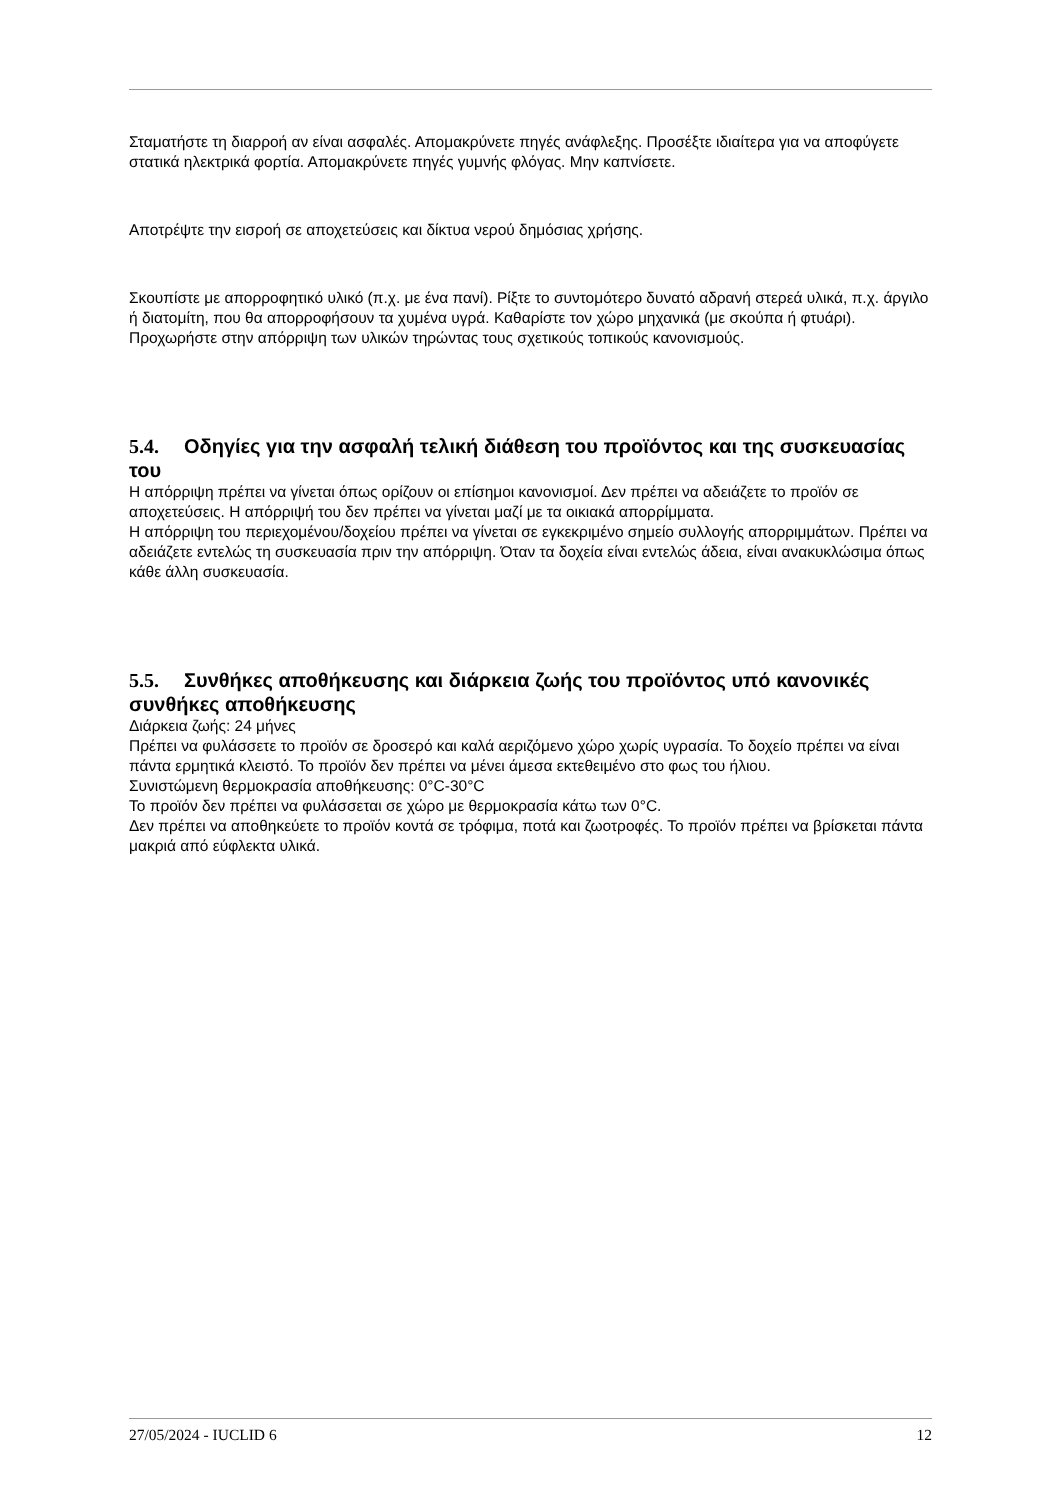Σταματήστε τη διαρροή αν είναι ασφαλές. Απομακρύνετε πηγές ανάφλεξης. Προσέξτε ιδιαίτερα για να αποφύγετε στατικά ηλεκτρικά φορτία. Απομακρύνετε πηγές γυμνής φλόγας. Μην καπνίσετε.
Αποτρέψτε την εισροή σε αποχετεύσεις και δίκτυα νερού δημόσιας χρήσης.
Σκουπίστε με απορροφητικό υλικό (π.χ. με ένα πανί). Ρίξτε το συντομότερο δυνατό αδρανή στερεά υλικά, π.χ. άργιλο ή διατομίτη, που θα απορροφήσουν τα χυμένα υγρά. Καθαρίστε τον χώρο μηχανικά (με σκούπα ή φτυάρι). Προχωρήστε στην απόρριψη των υλικών τηρώντας τους σχετικούς τοπικούς κανονισμούς.
5.4. Οδηγίες για την ασφαλή τελική διάθεση του προϊόντος και της συσκευασίας του
Η απόρριψη πρέπει να γίνεται όπως ορίζουν οι επίσημοι κανονισμοί. Δεν πρέπει να αδειάζετε το προϊόν σε αποχετεύσεις. Η απόρριψή του δεν πρέπει να γίνεται μαζί με τα οικιακά απορρίμματα.
Η απόρριψη του περιεχομένου/δοχείου πρέπει να γίνεται σε εγκεκριμένο σημείο συλλογής απορριμμάτων. Πρέπει να αδειάζετε εντελώς τη συσκευασία πριν την απόρριψη. Όταν τα δοχεία είναι εντελώς άδεια, είναι ανακυκλώσιμα όπως κάθε άλλη συσκευασία.
5.5. Συνθήκες αποθήκευσης και διάρκεια ζωής του προϊόντος υπό κανονικές συνθήκες αποθήκευσης
Διάρκεια ζωής: 24 μήνες
Πρέπει να φυλάσσετε το προϊόν σε δροσερό και καλά αεριζόμενο χώρο χωρίς υγρασία. Το δοχείο πρέπει να είναι πάντα ερμητικά κλειστό. Το προϊόν δεν πρέπει να μένει άμεσα εκτεθειμένο στο φως του ήλιου.
Συνιστώμενη θερμοκρασία αποθήκευσης: 0°C-30°C
Το προϊόν δεν πρέπει να φυλάσσεται σε χώρο με θερμοκρασία κάτω των 0°C.
Δεν πρέπει να αποθηκεύετε το προϊόν κοντά σε τρόφιμα, ποτά και ζωοτροφές. Το προϊόν πρέπει να βρίσκεται πάντα μακριά από εύφλεκτα υλικά.
27/05/2024 - IUCLID 6 12